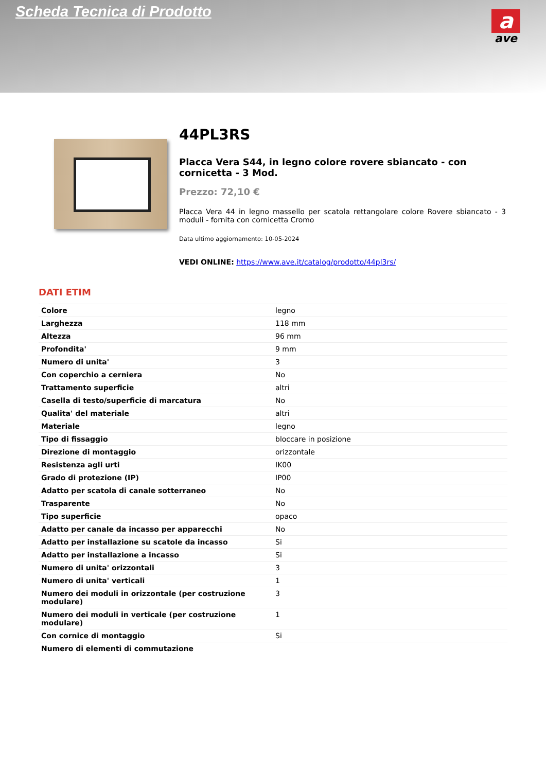Scheda Tecnica di Prodotto
a
ave
44PL3RS
Placca Vera S44, in legno colore rovere sbiancato - con cornicetta - 3 Mod.
Prezzo: 72,10 €
Placca Vera 44 in legno massello per scatola rettangolare colore Rovere sbiancato - 3 moduli - fornita con cornicetta Cromo
Data ultimo aggiornamento: 10-05-2024
VEDI ONLINE: https://www.ave.it/catalog/prodotto/44pl3rs/
DATI ETIM
| Colore | legno |
| Larghezza | 118 mm |
| Altezza | 96 mm |
| Profondita' | 9 mm |
| Numero di unita' | 3 |
| Con coperchio a cerniera | No |
| Trattamento superficie | altri |
| Casella di testo/superficie di marcatura | No |
| Qualita' del materiale | altri |
| Materiale | legno |
| Tipo di fissaggio | bloccare in posizione |
| Direzione di montaggio | orizzontale |
| Resistenza agli urti | IK00 |
| Grado di protezione (IP) | IP00 |
| Adatto per scatola di canale sotterraneo | No |
| Trasparente | No |
| Tipo superficie | opaco |
| Adatto per canale da incasso per apparecchi | No |
| Adatto per installazione su scatole da incasso | Si |
| Adatto per installazione a incasso | Si |
| Numero di unita' orizzontali | 3 |
| Numero di unita' verticali | 1 |
| Numero dei moduli in orizzontale (per costruzione modulare) | 3 |
| Numero dei moduli in verticale (per costruzione modulare) | 1 |
| Con cornice di montaggio | Si |
| Numero di elementi di commutazione | |